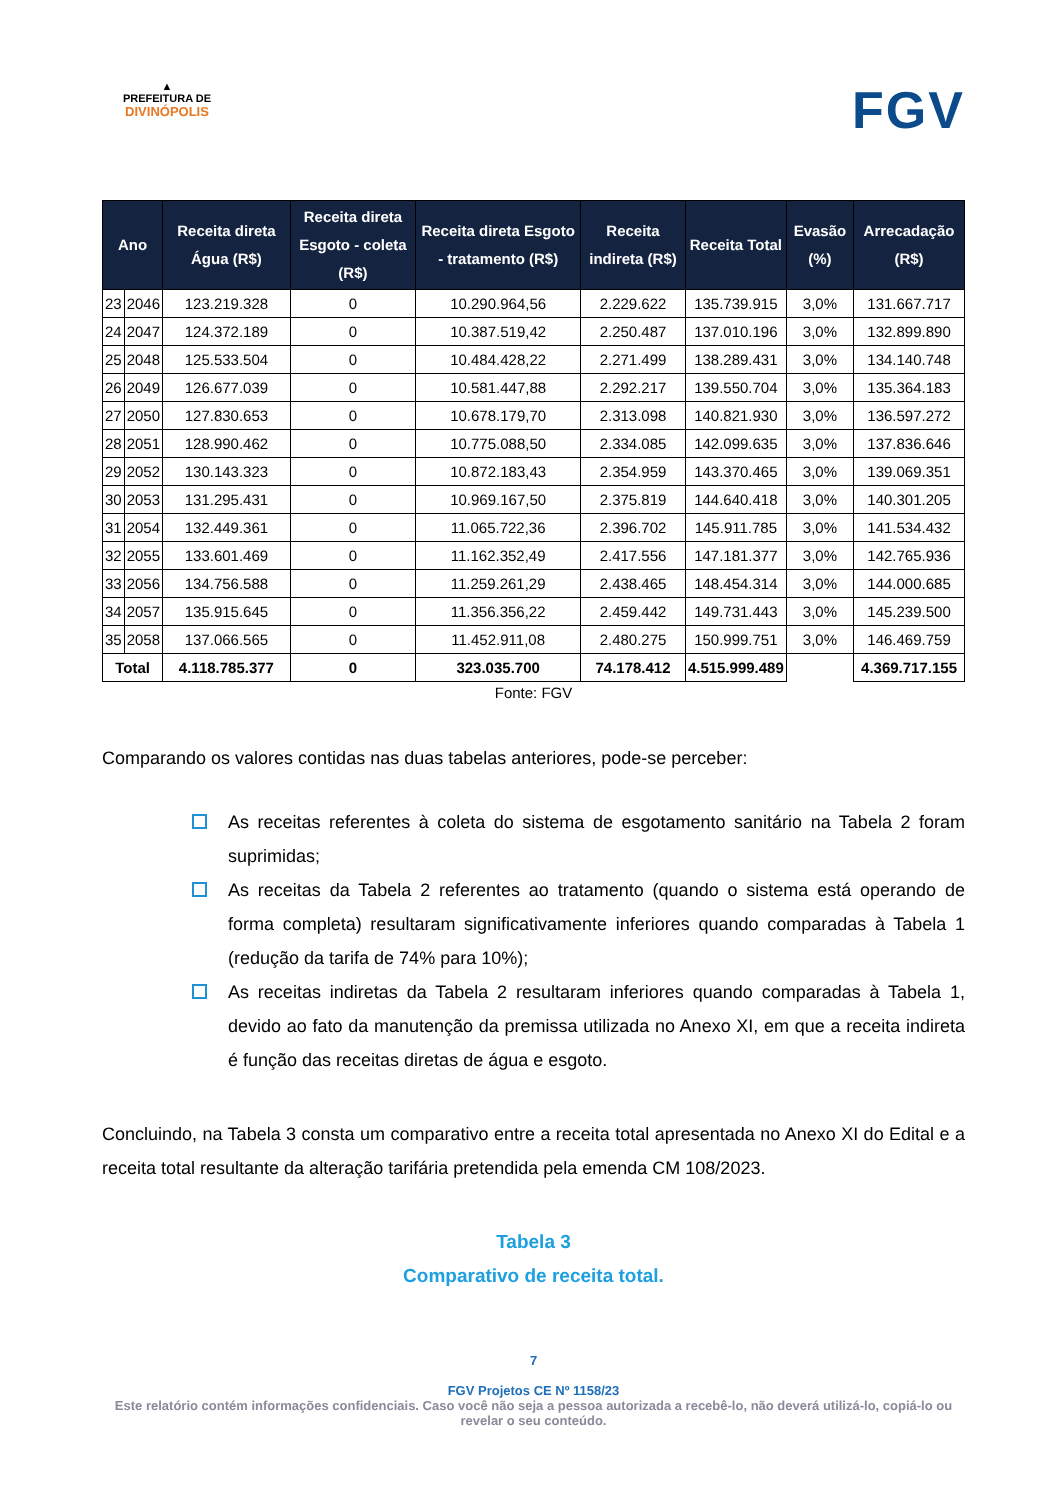▲
PREFEITURA DE
DIVINÓPOLIS
FGV
| Ano | | Receita direta Água (R$) | Receita direta Esgoto - coleta (R$) | Receita direta Esgoto - tratamento (R$) | Receita indireta (R$) | Receita Total | Evasão (%) | Arrecadação (R$) |
| --- | --- | --- | --- | --- | --- | --- | --- | --- |
| 23 | 2046 | 123.219.328 | 0 | 10.290.964,56 | 2.229.622 | 135.739.915 | 3,0% | 131.667.717 |
| 24 | 2047 | 124.372.189 | 0 | 10.387.519,42 | 2.250.487 | 137.010.196 | 3,0% | 132.899.890 |
| 25 | 2048 | 125.533.504 | 0 | 10.484.428,22 | 2.271.499 | 138.289.431 | 3,0% | 134.140.748 |
| 26 | 2049 | 126.677.039 | 0 | 10.581.447,88 | 2.292.217 | 139.550.704 | 3,0% | 135.364.183 |
| 27 | 2050 | 127.830.653 | 0 | 10.678.179,70 | 2.313.098 | 140.821.930 | 3,0% | 136.597.272 |
| 28 | 2051 | 128.990.462 | 0 | 10.775.088,50 | 2.334.085 | 142.099.635 | 3,0% | 137.836.646 |
| 29 | 2052 | 130.143.323 | 0 | 10.872.183,43 | 2.354.959 | 143.370.465 | 3,0% | 139.069.351 |
| 30 | 2053 | 131.295.431 | 0 | 10.969.167,50 | 2.375.819 | 144.640.418 | 3,0% | 140.301.205 |
| 31 | 2054 | 132.449.361 | 0 | 11.065.722,36 | 2.396.702 | 145.911.785 | 3,0% | 141.534.432 |
| 32 | 2055 | 133.601.469 | 0 | 11.162.352,49 | 2.417.556 | 147.181.377 | 3,0% | 142.765.936 |
| 33 | 2056 | 134.756.588 | 0 | 11.259.261,29 | 2.438.465 | 148.454.314 | 3,0% | 144.000.685 |
| 34 | 2057 | 135.915.645 | 0 | 11.356.356,22 | 2.459.442 | 149.731.443 | 3,0% | 145.239.500 |
| 35 | 2058 | 137.066.565 | 0 | 11.452.911,08 | 2.480.275 | 150.999.751 | 3,0% | 146.469.759 |
| Total | | 4.118.785.377 | 0 | 323.035.700 | 74.178.412 | 4.515.999.489 | | 4.369.717.155 |
Fonte: FGV
Comparando os valores contidas nas duas tabelas anteriores, pode-se perceber:
As receitas referentes à coleta do sistema de esgotamento sanitário na Tabela 2 foram suprimidas;
As receitas da Tabela 2 referentes ao tratamento (quando o sistema está operando de forma completa) resultaram significativamente inferiores quando comparadas à Tabela 1 (redução da tarifa de 74% para 10%);
As receitas indiretas da Tabela 2 resultaram inferiores quando comparadas à Tabela 1, devido ao fato da manutenção da premissa utilizada no Anexo XI, em que a receita indireta é função das receitas diretas de água e esgoto.
Concluindo, na Tabela 3 consta um comparativo entre a receita total apresentada no Anexo XI do Edital e a receita total resultante da alteração tarifária pretendida pela emenda CM 108/2023.
Tabela 3
Comparativo de receita total.
7
FGV Projetos CE Nº 1158/23
Este relatório contém informações confidenciais. Caso você não seja a pessoa autorizada a recebê-lo, não deverá utilizá-lo, copiá-lo ou revelar o seu conteúdo.